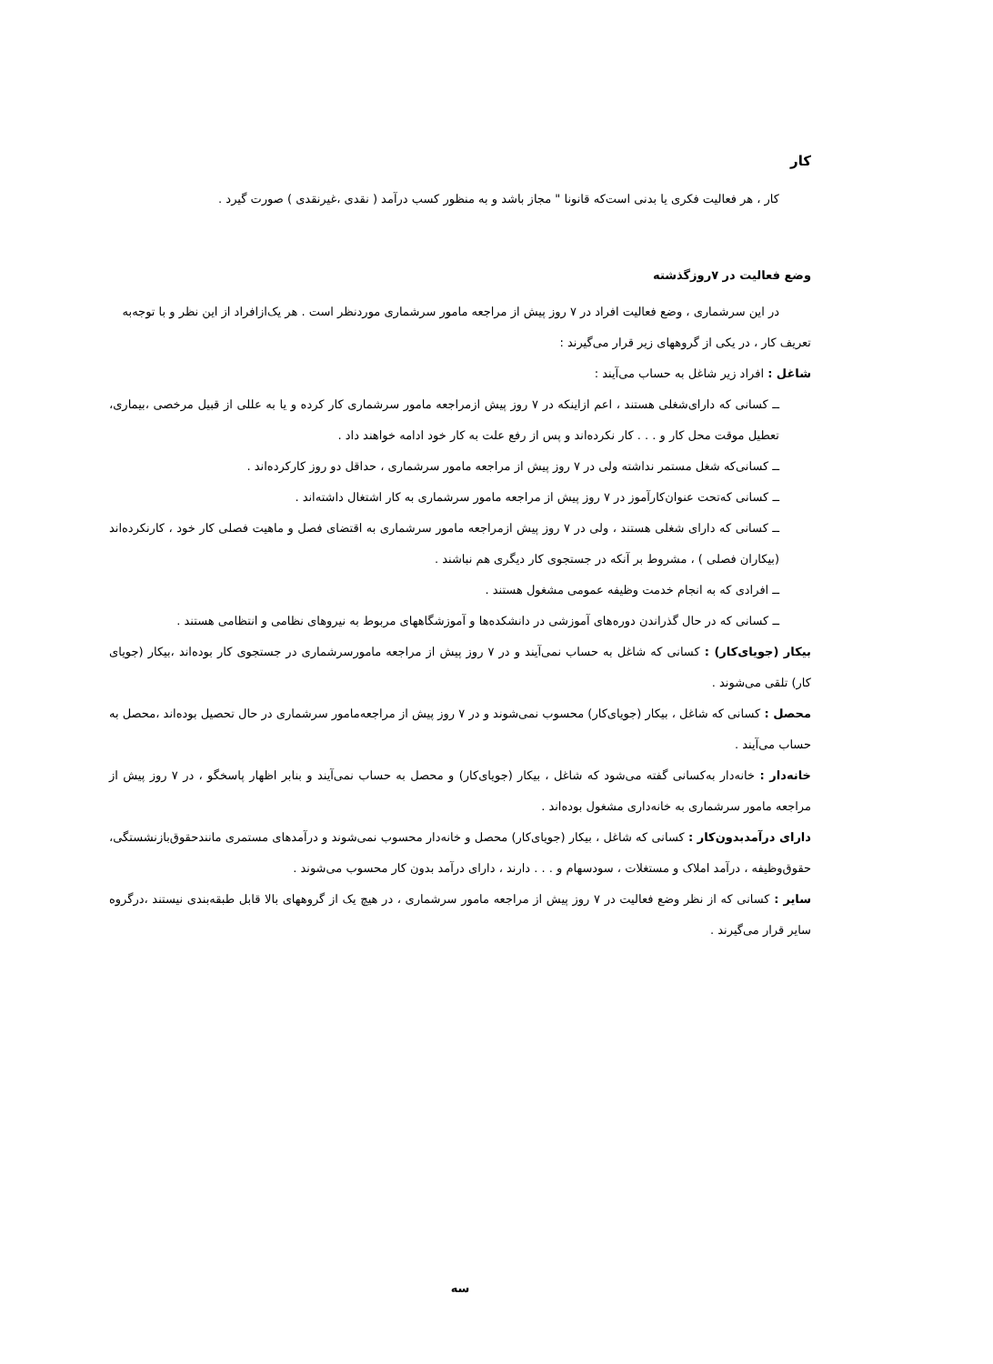کار
کار ، هر فعالیت فکری یا بدنی است‌که قانونا " مجاز باشد و به منظور کسب درآمد ( نقدی ،غیرنقدی ) صورت گیرد .
وضع فعالیت در ۷روزگذشته
در این سرشماری ، وضع فعالیت افراد در ۷ روز پیش از مراجعه مامور سرشماری موردنظر است . هر یک‌ازافراد از این نظر و با توجه‌به
تعریف کار ، در یکی از گروههای زیر قرار می‌گیرند :
شاغل : افراد زیر شاغل به حساب می‌آیند :
ــ کسانی که دارای‌شغلی هستند ، اعم ازاینکه در ۷ روز پیش ازمراجعه مامور سرشماری کار کرده و یا به عللی از قبیل مرخصی ،بیماری، تعطیل موقت محل کار و . . . کار نکرده‌اند و پس از رفع علت به کار خود ادامه خواهند داد .
ــ کسانی‌که شغل مستمر نداشته ولی در ۷ روز پیش از مراجعه مامور سرشماری ، حداقل دو روز کارکرده‌اند .
ــ کسانی که‌تحت عنوان‌کارآموز در ۷ روز پیش از مراجعه مامور سرشماری به کار اشتغال داشته‌اند .
ــ کسانی که دارای شغلی هستند ، ولی در ۷ روز پیش ازمراجعه مامور سرشماری به اقتضای فصل و ماهیت فصلی کار خود ، کارنکرده‌اند (بیکاران فصلی ) ، مشروط بر آنکه در جستجوی کار دیگری هم نباشند .
ــ افرادی که به انجام خدمت وظیفه عمومی مشغول هستند .
ــ کسانی که در حال گذراندن دوره‌های آموزشی در دانشکده‌ها و آموزشگاههای مربوط به نیروهای نظامی و انتظامی هستند .
بیکار (جویای‌کار) : کسانی که شاغل به حساب نمی‌آیند و در ۷ روز پیش از مراجعه مامورسرشماری در جستجوی کار بوده‌اند ،بیکار (جویای کار) تلقی می‌شوند .
محصل : کسانی که شاغل ، بیکار (جویای‌کار) محسوب نمی‌شوند و در ۷ روز پیش از مراجعه‌مامور سرشماری در حال تحصیل بوده‌اند ،محصل به حساب می‌آیند .
خانه‌دار : خانه‌دار به‌کسانی گفته می‌شود که شاغل ، بیکار (جویای‌کار) و محصل به حساب نمی‌آیند و بنابر اظهار پاسخگو ، در ۷ روز پیش از مراجعه مامور سرشماری به خانه‌داری مشغول بوده‌اند .
دارای درآمدبدون‌کار : کسانی که شاغل ، بیکار (جویای‌کار) محصل و خانه‌دار محسوب نمی‌شوند و درآمدهای مستمری مانندحقوق‌بازنشستگی، حقوق‌وظیفه ، درآمد املاک و مستغلات ، سودسهام و . . . دارند ، دارای درآمد بدون کار محسوب می‌شوند .
سایر : کسانی که از نظر وضع فعالیت در ۷ روز پیش از مراجعه مامور سرشماری ، در هیچ یک از گروههای بالا قابل طبقه‌بندی نیستند ،درگروه سایر قرار می‌گیرند .
سه